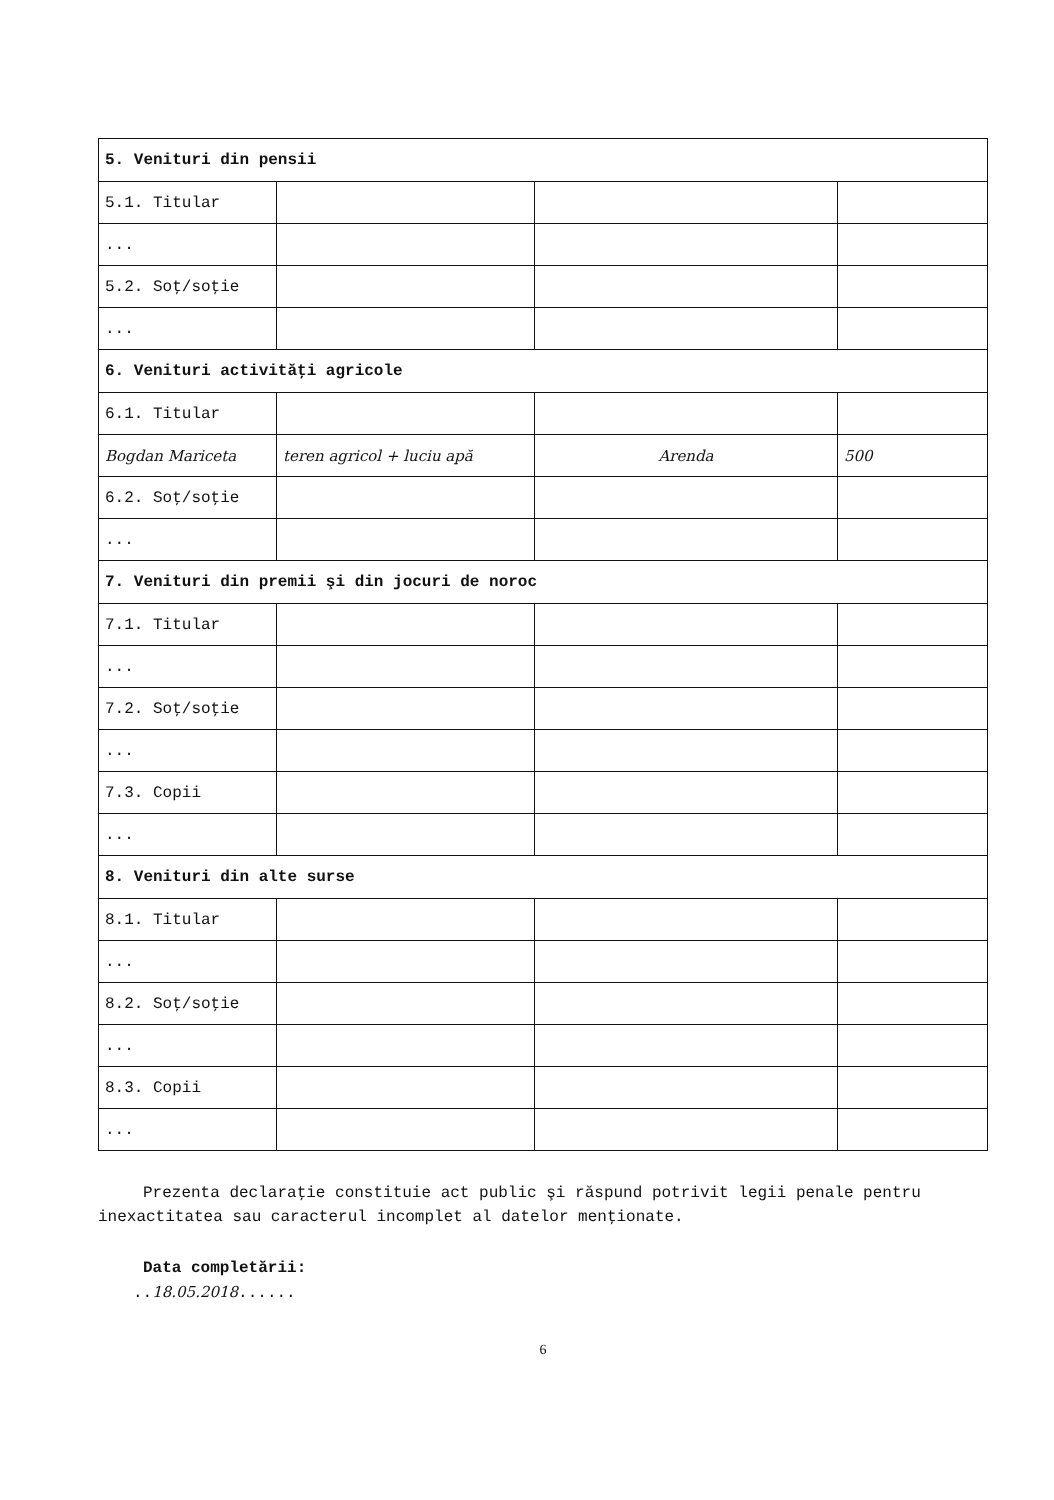| 5. Venituri din pensii | | | |
| 5.1. Titular | | | |
| ... | | | |
| 5.2. Soţ/soţie | | | |
| ... | | | |
| 6. Venituri activităţi agricole | | | |
| 6.1. Titular | | | |
| Bogdan Mariceta | teren agricol + luciu apă | Arenda | 500 |
| 6.2. Soţ/soţie | | | |
| ... | | | |
| 7. Venituri din premii şi din jocuri de noroc | | | |
| 7.1. Titular | | | |
| ... | | | |
| 7.2. Soţ/soţie | | | |
| ... | | | |
| 7.3. Copii | | | |
| ... | | | |
| 8. Venituri din alte surse | | | |
| 8.1. Titular | | | |
| ... | | | |
| 8.2. Soţ/soţie | | | |
| ... | | | |
| 8.3. Copii | | | |
| ... | | | |
Prezenta declaraţie constituie act public şi răspund potrivit legii penale pentru inexactitatea sau caracterul incomplet al datelor menţionate.
Data completării:
..18.05.2018......
6